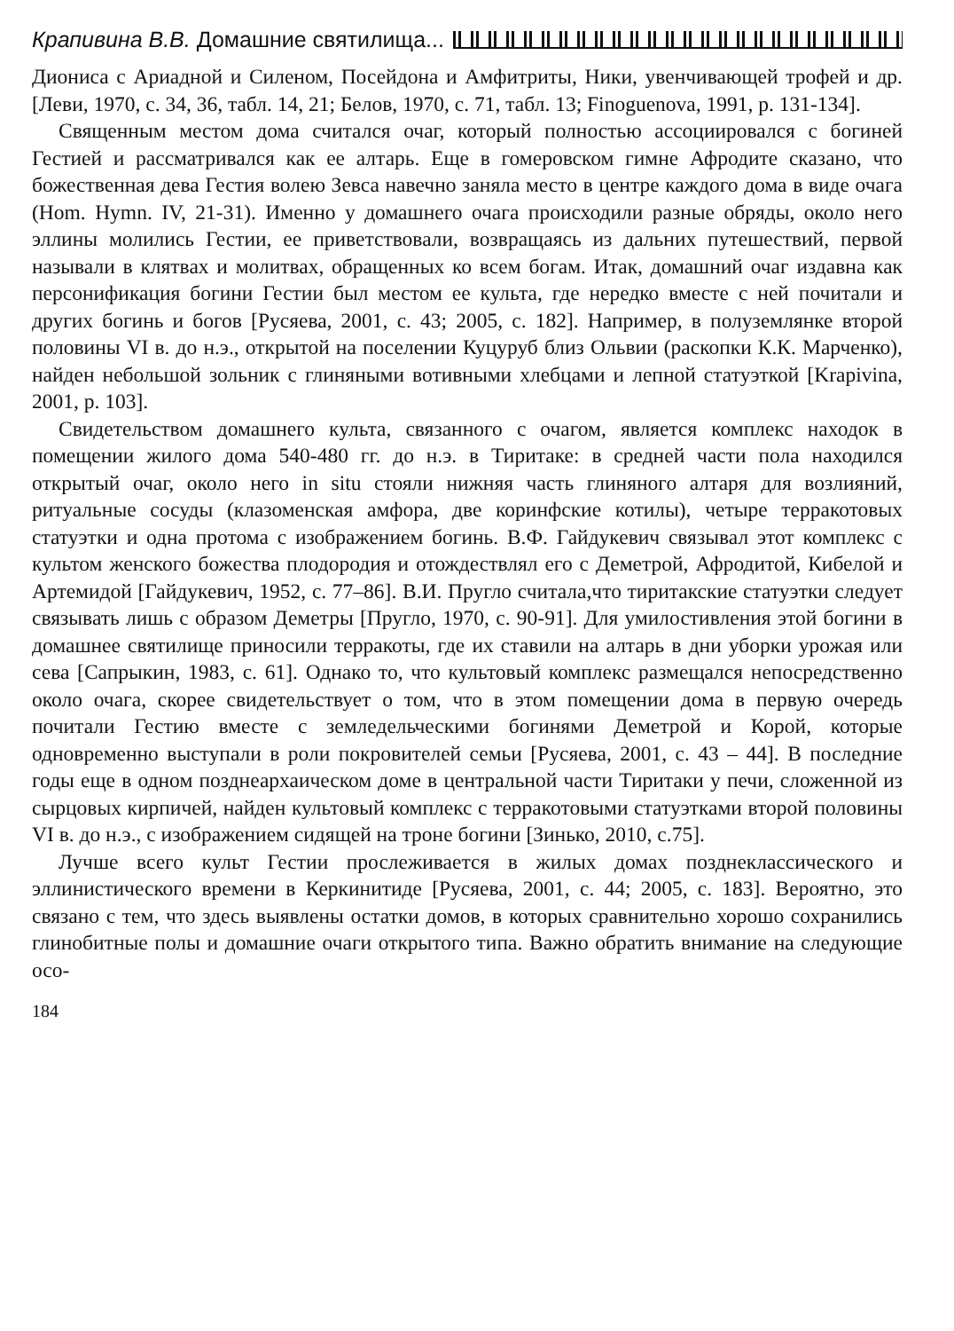Крапивина В.В. Домашние святилища...
Диониса с Ариадной и Силеном, Посейдона и Амфитриты, Ники, увенчивающей трофей и др. [Леви, 1970, с. 34, 36, табл. 14, 21; Белов, 1970, с. 71, табл. 13; Finoguenova, 1991, p. 131-134].
Священным местом дома считался очаг, который полностью ассоциировался с богиней Гестией и рассматривался как ее алтарь. Еще в гомеровском гимне Афродите сказано, что божественная дева Гестия волею Зевса навечно заняла место в центре каждого дома в виде очага (Hom. Hymn. IV, 21-31). Именно у домашнего очага происходили разные обряды, около него эллины молились Гестии, ее приветствовали, возвращаясь из дальних путешествий, первой называли в клятвах и молитвах, обращенных ко всем богам. Итак, домашний очаг издавна как персонификация богини Гестии был местом ее культа, где нередко вместе с ней почитали и других богинь и богов [Русяева, 2001, с. 43; 2005, с. 182]. Например, в полуземлянке второй половины VI в. до н.э., открытой на поселении Куцуруб близ Ольвии (раскопки К.К. Марченко), найден небольшой зольник с глиняными вотивными хлебцами и лепной статуэткой [Krapivina, 2001, p. 103].
Свидетельством домашнего культа, связанного с очагом, является комплекс находок в помещении жилого дома 540-480 гг. до н.э. в Тиритаке: в средней части пола находился открытый очаг, около него in situ стояли нижняя часть глиняного алтаря для возлияний, ритуальные сосуды (клазоменская амфора, две коринфские котилы), четыре терракотовых статуэтки и одна протома с изображением богинь. В.Ф. Гайдукевич связывал этот комплекс с культом женского божества плодородия и отождествлял его с Деметрой, Афродитой, Кибелой и Артемидой [Гайдукевич, 1952, с. 77–86]. В.И. Пругло считала,что тиритакские статуэтки следует связывать лишь с образом Деметры [Пругло, 1970, с. 90-91]. Для умилостивления этой богини в домашнее святилище приносили терракоты, где их ставили на алтарь в дни уборки урожая или сева [Сапрыкин, 1983, с. 61]. Однако то, что культовый комплекс размещался непосредственно около очага, скорее свидетельствует о том, что в этом помещении дома в первую очередь почитали Гестию вместе с земледельческими богинями Деметрой и Корой, которые одновременно выступали в роли покровителей семьи [Русяева, 2001, с. 43 – 44]. В последние годы еще в одном позднеархаическом доме в центральной части Тиритаки у печи, сложенной из сырцовых кирпичей, найден культовый комплекс с терракотовыми статуэтками второй половины VI в. до н.э., с изображением сидящей на троне богини [Зинько, 2010, с.75].
Лучше всего культ Гестии прослеживается в жилых домах позднеклассического и эллинистического времени в Керкинитиде [Русяева, 2001, с. 44; 2005, с. 183]. Вероятно, это связано с тем, что здесь выявлены остатки домов, в которых сравнительно хорошо сохранились глинобитные полы и домашние очаги открытого типа. Важно обратить внимание на следующие осо-
184